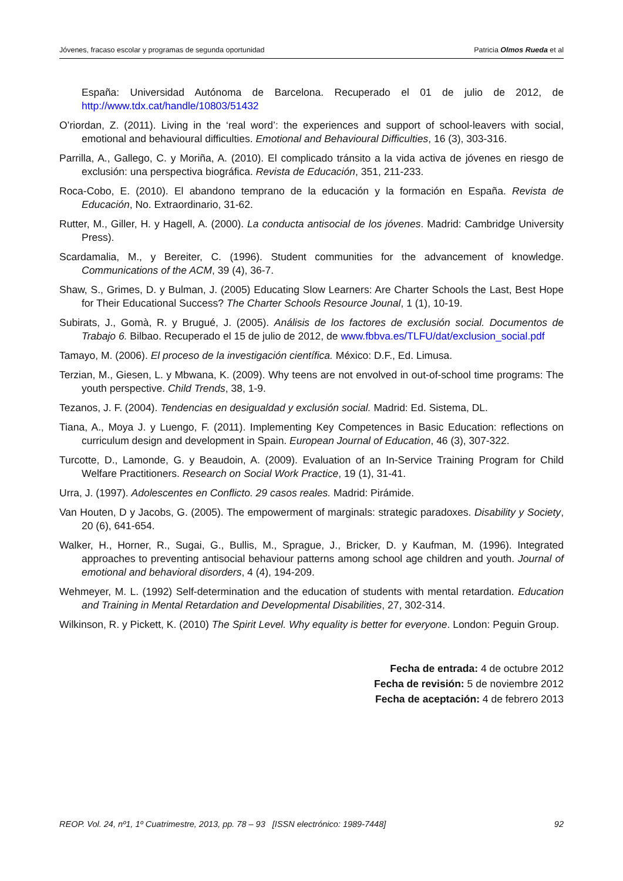Jóvenes, fracaso escolar y programas de segunda oportunidad Patricia Olmos Rueda et al
España: Universidad Autónoma de Barcelona. Recuperado el 01 de julio de 2012, de http://www.tdx.cat/handle/10803/51432
O’riordan, Z. (2011). Living in the ‘real word’: the experiences and support of school-leavers with social, emotional and behavioural difficulties. Emotional and Behavioural Difficulties, 16 (3), 303-316.
Parrilla, A., Gallego, C. y Moriña, A. (2010). El complicado tránsito a la vida activa de jóvenes en riesgo de exclusión: una perspectiva biográfica. Revista de Educación, 351, 211-233.
Roca-Cobo, E. (2010). El abandono temprano de la educación y la formación en España. Revista de Educación, No. Extraordinario, 31-62.
Rutter, M., Giller, H. y Hagell, A. (2000). La conducta antisocial de los jóvenes. Madrid: Cambridge University Press).
Scardamalia, M., y Bereiter, C. (1996). Student communities for the advancement of knowledge. Communications of the ACM, 39 (4), 36-7.
Shaw, S., Grimes, D. y Bulman, J. (2005) Educating Slow Learners: Are Charter Schools the Last, Best Hope for Their Educational Success? The Charter Schools Resource Jounal, 1 (1), 10-19.
Subirats, J., Gomà, R. y Brugué, J. (2005). Análisis de los factores de exclusión social. Documentos de Trabajo 6. Bilbao. Recuperado el 15 de julio de 2012, de www.fbbva.es/TLFU/dat/exclusion_social.pdf
Tamayo, M. (2006). El proceso de la investigación científica. México: D.F., Ed. Limusa.
Terzian, M., Giesen, L. y Mbwana, K. (2009). Why teens are not envolved in out-of-school time programs: The youth perspective. Child Trends, 38, 1-9.
Tezanos, J. F. (2004). Tendencias en desigualdad y exclusión social. Madrid: Ed. Sistema, DL.
Tiana, A., Moya J. y Luengo, F. (2011). Implementing Key Competences in Basic Education: reflections on curriculum design and development in Spain. European Journal of Education, 46 (3), 307-322.
Turcotte, D., Lamonde, G. y Beaudoin, A. (2009). Evaluation of an In-Service Training Program for Child Welfare Practitioners. Research on Social Work Practice, 19 (1), 31-41.
Urra, J. (1997). Adolescentes en Conflicto. 29 casos reales. Madrid: Pirámide.
Van Houten, D y Jacobs, G. (2005). The empowerment of marginals: strategic paradoxes. Disability y Society, 20 (6), 641-654.
Walker, H., Horner, R., Sugai, G., Bullis, M., Sprague, J., Bricker, D. y Kaufman, M. (1996). Integrated approaches to preventing antisocial behaviour patterns among school age children and youth. Journal of emotional and behavioral disorders, 4 (4), 194-209.
Wehmeyer, M. L. (1992) Self-determination and the education of students with mental retardation. Education and Training in Mental Retardation and Developmental Disabilities, 27, 302-314.
Wilkinson, R. y Pickett, K. (2010) The Spirit Level. Why equality is better for everyone. London: Peguin Group.
Fecha de entrada: 4 de octubre 2012
Fecha de revisión: 5 de noviembre 2012
Fecha de aceptación: 4 de febrero 2013
REOP. Vol. 24, nº1, 1º Cuatrimestre, 2013, pp. 78 – 93 [ISSN electrónico: 1989-7448] 92